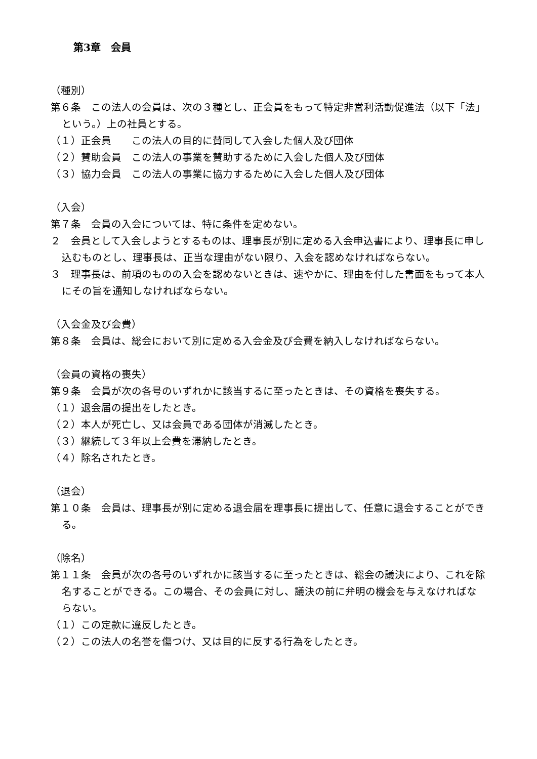第3章　会員
（種別）
第６条　この法人の会員は、次の３種とし、正会員をもって特定非営利活動促進法（以下「法」という。）上の社員とする。
（１）正会員　　この法人の目的に賛同して入会した個人及び団体
（２）賛助会員　この法人の事業を賛助するために入会した個人及び団体
（３）協力会員　この法人の事業に協力するために入会した個人及び団体
（入会）
第７条　会員の入会については、特に条件を定めない。
２　会員として入会しようとするものは、理事長が別に定める入会申込書により、理事長に申し込むものとし、理事長は、正当な理由がない限り、入会を認めなければならない。
３　理事長は、前項のものの入会を認めないときは、速やかに、理由を付した書面をもって本人にその旨を通知しなければならない。
（入会金及び会費）
第８条　会員は、総会において別に定める入会金及び会費を納入しなければならない。
（会員の資格の喪失）
第９条　会員が次の各号のいずれかに該当するに至ったときは、その資格を喪失する。
（１）退会届の提出をしたとき。
（２）本人が死亡し、又は会員である団体が消滅したとき。
（３）継続して３年以上会費を滞納したとき。
（４）除名されたとき。
（退会）
第１０条　会員は、理事長が別に定める退会届を理事長に提出して、任意に退会することができる。
（除名）
第１１条　会員が次の各号のいずれかに該当するに至ったときは、総会の議決により、これを除名することができる。この場合、その会員に対し、議決の前に弁明の機会を与えなければならない。
（１）この定款に違反したとき。
（２）この法人の名誉を傷つけ、又は目的に反する行為をしたとき。